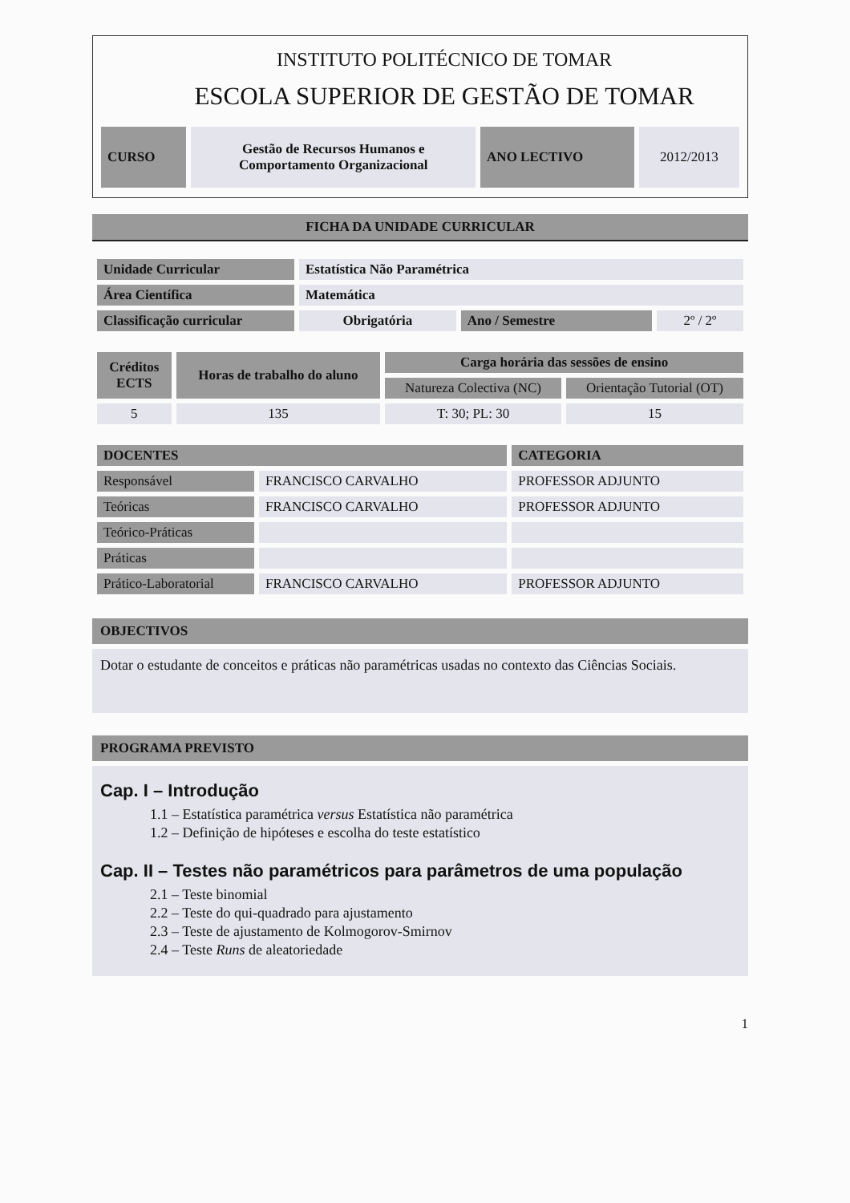INSTITUTO POLITÉCNICO DE TOMAR
ESCOLA SUPERIOR DE GESTÃO DE TOMAR
| CURSO | Gestão de Recursos Humanos e Comportamento Organizacional | ANO LECTIVO | 2012/2013 |
FICHA DA UNIDADE CURRICULAR
| Unidade Curricular | Estatística Não Paramétrica | | |
| Área Científica | Matemática | | |
| Classificação curricular | Obrigatória | Ano / Semestre | 2º / 2º |
| Créditos ECTS | Horas de trabalho do aluno | Carga horária das sessões de ensino | |
| --- | --- | --- | --- |
| | | Natureza Colectiva (NC) | Orientação Tutorial (OT) |
| 5 | 135 | T: 30; PL: 30 | 15 |
| DOCENTES | | CATEGORIA |
| --- | --- | --- |
| Responsável | FRANCISCO CARVALHO | PROFESSOR ADJUNTO |
| Teóricas | FRANCISCO CARVALHO | PROFESSOR ADJUNTO |
| Teórico-Práticas | | |
| Práticas | | |
| Prático-Laboratorial | FRANCISCO CARVALHO | PROFESSOR ADJUNTO |
OBJECTIVOS
Dotar o estudante de conceitos e práticas não paramétricas usadas no contexto das Ciências Sociais.
PROGRAMA PREVISTO
Cap. I – Introdução
1.1 – Estatística paramétrica versus Estatística não paramétrica
1.2 – Definição de hipóteses e escolha do teste estatístico
Cap. II – Testes não paramétricos para parâmetros de uma população
2.1 – Teste binomial
2.2 – Teste do qui-quadrado para ajustamento
2.3 – Teste de ajustamento de Kolmogorov-Smirnov
2.4 – Teste Runs de aleatoriedade
1